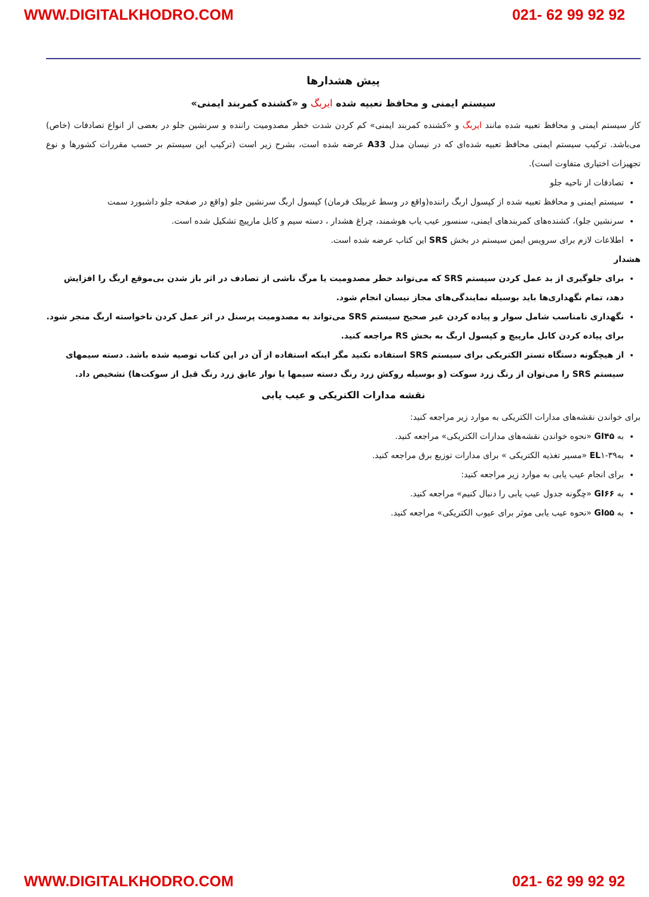WWW.DIGITALKHODRO.COM 021- 62 99 92 92
پیش هشدارها
سیستم ایمنی و محافظ تعبیه شده ایربگ و «کشنده کمربند ایمنی»
کار سیستم ایمنی و محافظ تعبیه شده مانند ایربگ و «کشنده کمربند ایمنی» کم کردن شدت خطر مصدومیت راننده و سرنشین جلو در بعضی از انواع تصادفات (خاص) می‌باشد. ترکیب سیستم ایمنی محافظ تعبیه شده‌ای که در نیسان مدل A33 عرضه شده است، بشرح زیر است (ترکیب این سیستم بر حسب مقررات کشورها و نوع تجهیزات اختیاری متفاوت است).
تصادفات از ناحیه جلو
سیستم ایمنی و محافظ تعبیه شده از کپسول اربگ راننده(واقع در وسط غربیلک فرمان) کپسول اربگ سرنشین جلو (واقع در صفحه جلو داشبورد سمت
سرنشین جلو)، کشنده‌های کمربندهای ایمنی، سنسور عیب یاب هوشمند، چراغ هشدار ، دسته سیم و کابل مارپیچ تشکیل شده است.
اطلاعات لازم برای سرویس ایمن سیستم در بخش SRS این کتاب عرضه شده است.
هشدار
برای جلوگیری از بد عمل کردن سیستم SRS که می‌تواند خطر مصدومیت یا مرگ ناشی از تصادف در اثر باز شدن بی‌موقع اربگ را افزایش دهد، تمام نگهداری‌ها باید بوسیله نمایندگی‌های مجاز نیسان انجام شود.
نگهداری نامناسب شامل سوار و پیاده کردن غیر صحیح سیستم SRS می‌تواند به مصدومیت پرسنل در اثر عمل کردن ناخواسته اربگ منجر شود. برای پیاده کردن کابل مارپیچ و کپسول اربگ به بخش RS مراجعه کنید.
از هیچگونه دستگاه تستر الکتریکی برای سیستم SRS استفاده نکنید مگر اینکه استفاده از آن در این کتاب توصیه شده باشد. دسته سیمهای سیستم SRS را می‌توان از رنگ زرد سوکت (و بوسیله روکش زرد رنگ دسته سیمها یا نوار عایق زرد رنگ قبل از سوکت‌ها) تشخیص داد.
نقشه مدارات الکتریکی و عیب یابی
برای خواندن نقشه‌های مدارات الکتریکی به موارد زیر مراجعه کنید:
به GI۴۵ «نحوه خواندن نقشه‌های مدارات الکتریکی» مراجعه کنید.
بهEL۱-۳۹ «مسیر تغذیه الکتریکی » برای مدارات توزیع برق مراجعه کنید.
برای انجام عیب یابی به موارد زیر مراجعه کنید:
به GI۶۶ «چگونه جدول عیب یابی را دنبال کنیم» مراجعه کنید.
به GI۵۵ «نحوه عیب یابی موثر برای عیوب الکتریکی» مراجعه کنید.
WWW.DIGITALKHODRO.COM 021- 62 99 92 92